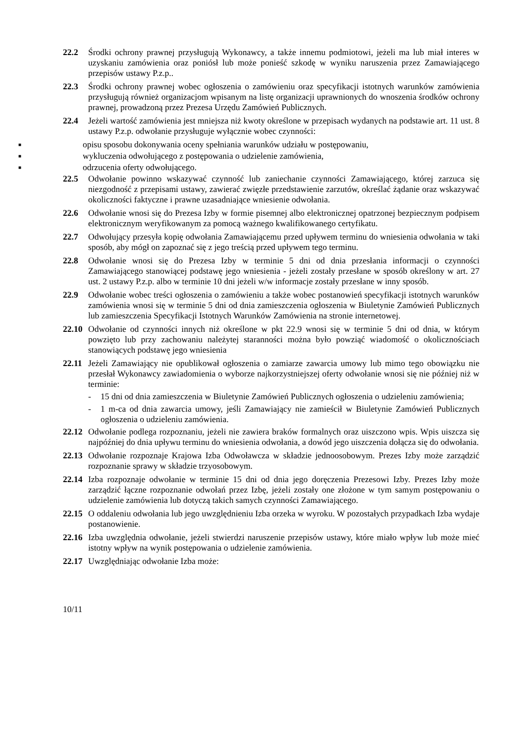22.2 Środki ochrony prawnej przysługują Wykonawcy, a także innemu podmiotowi, jeżeli ma lub miał interes w uzyskaniu zamówienia oraz poniósł lub może ponieść szkodę w wyniku naruszenia przez Zamawiającego przepisów ustawy P.z.p..
22.3 Środki ochrony prawnej wobec ogłoszenia o zamówieniu oraz specyfikacji istotnych warunków zamówienia przysługują również organizacjom wpisanym na listę organizacji uprawnionych do wnoszenia środków ochrony prawnej, prowadzoną przez Prezesa Urzędu Zamówień Publicznych.
22.4 Jeżeli wartość zamówienia jest mniejsza niż kwoty określone w przepisach wydanych na podstawie art. 11 ust. 8 ustawy P.z.p. odwołanie przysługuje wyłącznie wobec czynności:
■ opisu sposobu dokonywania oceny spełniania warunków udziału w postępowaniu,
■ wykluczenia odwołującego z postępowania o udzielenie zamówienia,
■ odrzucenia oferty odwołującego.
22.5 Odwołanie powinno wskazywać czynność lub zaniechanie czynności Zamawiającego, której zarzuca się niezgodność z przepisami ustawy, zawierać zwięzłe przedstawienie zarzutów, określać żądanie oraz wskazywać okoliczności faktyczne i prawne uzasadniające wniesienie odwołania.
22.6 Odwołanie wnosi się do Prezesa Izby w formie pisemnej albo elektronicznej opatrzonej bezpiecznym podpisem elektronicznym weryfikowanym za pomocą ważnego kwalifikowanego certyfikatu.
22.7 Odwołujący przesyła kopię odwołania Zamawiającemu przed upływem terminu do wniesienia odwołania w taki sposób, aby mógł on zapoznać się z jego treścią przed upływem tego terminu.
22.8 Odwołanie wnosi się do Prezesa Izby w terminie 5 dni od dnia przesłania informacji o czynności Zamawiającego stanowiącej podstawę jego wniesienia - jeżeli zostały przesłane w sposób określony w art. 27 ust. 2 ustawy P.z.p. albo w terminie 10 dni jeżeli w/w informacje zostały przesłane w inny sposób.
22.9 Odwołanie wobec treści ogłoszenia o zamówieniu a także wobec postanowień specyfikacji istotnych warunków zamówienia wnosi się w terminie 5 dni od dnia zamieszczenia ogłoszenia w Biuletynie Zamówień Publicznych lub zamieszczenia Specyfikacji Istotnych Warunków Zamówienia na stronie internetowej.
22.10 Odwołanie od czynności innych niż określone w pkt 22.9 wnosi się w terminie 5 dni od dnia, w którym powzięto lub przy zachowaniu należytej staranności można było powziąć wiadomość o okolicznościach stanowiących podstawę jego wniesienia
22.11 Jeżeli Zamawiający nie opublikował ogłoszenia o zamiarze zawarcia umowy lub mimo tego obowiązku nie przesłał Wykonawcy zawiadomienia o wyborze najkorzystniejszej oferty odwołanie wnosi się nie później niż w terminie:
- 15 dni od dnia zamieszczenia w Biuletynie Zamówień Publicznych ogłoszenia o udzieleniu zamówienia;
- 1 m-ca od dnia zawarcia umowy, jeśli Zamawiający nie zamieścił w Biuletynie Zamówień Publicznych ogłoszenia o udzieleniu zamówienia.
22.12 Odwołanie podlega rozpoznaniu, jeżeli nie zawiera braków formalnych oraz uiszczono wpis. Wpis uiszcza się najpóźniej do dnia upływu terminu do wniesienia odwołania, a dowód jego uiszczenia dołącza się do odwołania.
22.13 Odwołanie rozpoznaje Krajowa Izba Odwoławcza w składzie jednoosobowym. Prezes Izby może zarządzić rozpoznanie sprawy w składzie trzyosobowym.
22.14 Izba rozpoznaje odwołanie w terminie 15 dni od dnia jego doręczenia Prezesowi Izby. Prezes Izby może zarządzić łączne rozpoznanie odwołań przez Izbę, jeżeli zostały one złożone w tym samym postępowaniu o udzielenie zamówienia lub dotyczą takich samych czynności Zamawiającego.
22.15 O oddaleniu odwołania lub jego uwzględnieniu Izba orzeka w wyroku. W pozostałych przypadkach Izba wydaje postanowienie.
22.16 Izba uwzględnia odwołanie, jeżeli stwierdzi naruszenie przepisów ustawy, które miało wpływ lub może mieć istotny wpływ na wynik postępowania o udzielenie zamówienia.
22.17 Uwzględniając odwołanie Izba może:
10/11